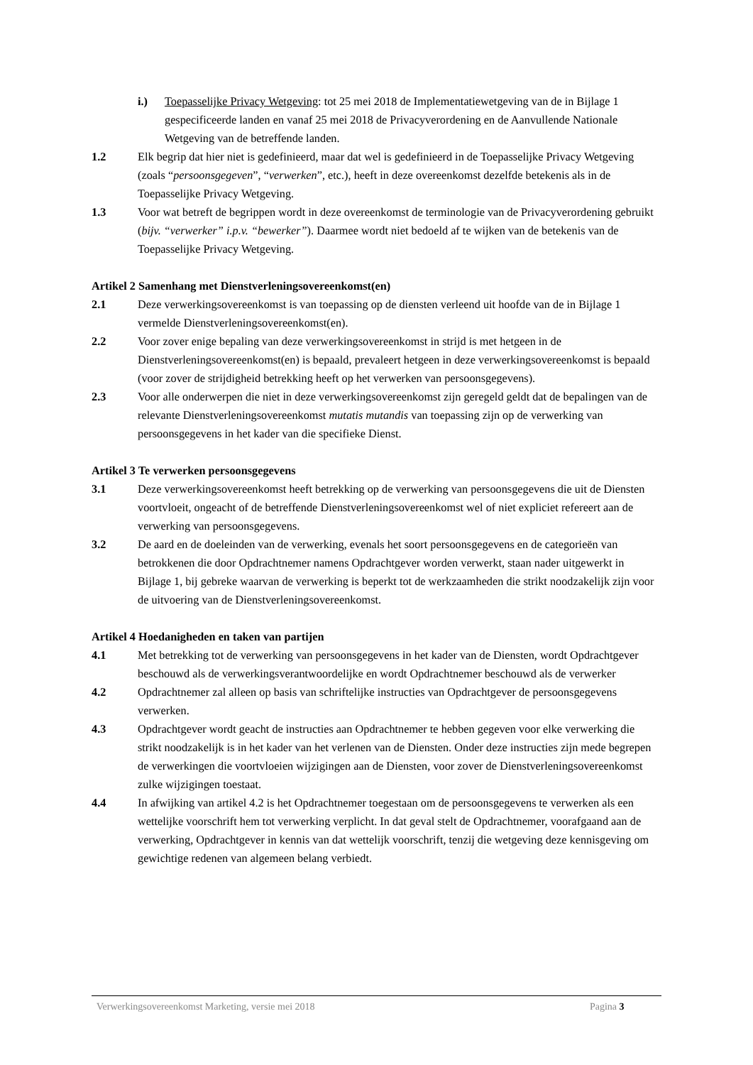i.) Toepasselijke Privacy Wetgeving: tot 25 mei 2018 de Implementatiewetgeving van de in Bijlage 1 gespecificeerde landen en vanaf 25 mei 2018 de Privacyverordening en de Aanvullende Nationale Wetgeving van de betreffende landen.
1.2 Elk begrip dat hier niet is gedefinieerd, maar dat wel is gedefinieerd in de Toepasselijke Privacy Wetgeving (zoals “persoonsgegeven”, “verwerken”, etc.), heeft in deze overeenkomst dezelfde betekenis als in de Toepasselijke Privacy Wetgeving.
1.3 Voor wat betreft de begrippen wordt in deze overeenkomst de terminologie van de Privacyverordening gebruikt (bijv. “verwerker” i.p.v. “bewerker”). Daarmee wordt niet bedoeld af te wijken van de betekenis van de Toepasselijke Privacy Wetgeving.
Artikel 2 Samenhang met Dienstverleningsovereenkomst(en)
2.1 Deze verwerkingsovereenkomst is van toepassing op de diensten verleend uit hoofde van de in Bijlage 1 vermelde Dienstverleningsovereenkomst(en).
2.2 Voor zover enige bepaling van deze verwerkingsovereenkomst in strijd is met hetgeen in de Dienstverleningsovereenkomst(en) is bepaald, prevaleert hetgeen in deze verwerkingsovereenkomst is bepaald (voor zover de strijdigheid betrekking heeft op het verwerken van persoonsgegevens).
2.3 Voor alle onderwerpen die niet in deze verwerkingsovereenkomst zijn geregeld geldt dat de bepalingen van de relevante Dienstverleningsovereenkomst mutatis mutandis van toepassing zijn op de verwerking van persoonsgegevens in het kader van die specifieke Dienst.
Artikel 3 Te verwerken persoonsgegevens
3.1 Deze verwerkingsovereenkomst heeft betrekking op de verwerking van persoonsgegevens die uit de Diensten voortvloeit, ongeacht of de betreffende Dienstverleningsovereenkomst wel of niet expliciet refereert aan de verwerking van persoonsgegevens.
3.2 De aard en de doeleinden van de verwerking, evenals het soort persoonsgegevens en de categorieën van betrokkenen die door Opdrachtnemer namens Opdrachtgever worden verwerkt, staan nader uitgewerkt in Bijlage 1, bij gebreke waarvan de verwerking is beperkt tot de werkzaamheden die strikt noodzakelijk zijn voor de uitvoering van de Dienstverleningsovereenkomst.
Artikel 4 Hoedanigheden en taken van partijen
4.1 Met betrekking tot de verwerking van persoonsgegevens in het kader van de Diensten, wordt Opdrachtgever beschouwd als de verwerkingsverantwoordelijke en wordt Opdrachtnemer beschouwd als de verwerker
4.2 Opdrachtnemer zal alleen op basis van schriftelijke instructies van Opdrachtgever de persoonsgegevens verwerken.
4.3 Opdrachtgever wordt geacht de instructies aan Opdrachtnemer te hebben gegeven voor elke verwerking die strikt noodzakelijk is in het kader van het verlenen van de Diensten. Onder deze instructies zijn mede begrepen de verwerkingen die voortvloeien wijzigingen aan de Diensten, voor zover de Dienstverleningsovereenkomst zulke wijzigingen toestaat.
4.4 In afwijking van artikel 4.2 is het Opdrachtnemer toegestaan om de persoonsgegevens te verwerken als een wettelijke voorschrift hem tot verwerking verplicht. In dat geval stelt de Opdrachtnemer, voorafgaand aan de verwerking, Opdrachtgever in kennis van dat wettelijk voorschrift, tenzij die wetgeving deze kennisgeving om gewichtige redenen van algemeen belang verbiedt.
Verwerkingsovereenkomst Marketing, versie mei 2018 Pagina 3